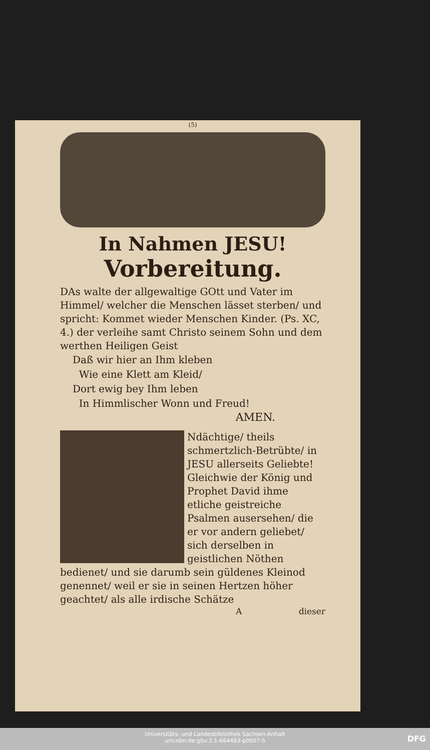(5)
In Nahmen JESU!
Vorbereitung.
DAs walte der allgewaltige GOtt und Vater im Himmel/ welcher die Menschen lässet sterben/ und spricht: Kommet wieder Menschen Kinder. (Ps. XC, 4.) der verleihe samt Christo seinem Sohn und dem werthen Heiligen Geist
Daß wir hier an Ihm kleben
Wie eine Klett am Kleid/
Dort ewig bey Ihm leben
In Himmlischer Wonn und Freud!
AMEN.
Ndächtige/ theils schmertzlich-Betrübte/ in JESU allerseits Geliebte! Gleichwie der König und Prophet David ihme etliche geistreiche Psalmen ausersehen/ die er vor andern geliebet/ sich derselben in geistlichen Nöthen bedienet/ und sie darumb sein güldenes Kleinod genennet/ weil er sie in seinen Hertzen höher geachtet/ als alle irdische Schätze
A dieser
Universitäts- und Landesbibliothek Sachsen-Anhalt
urn:nbn:de:gbv:3:1-664483-p0007-5
DFG